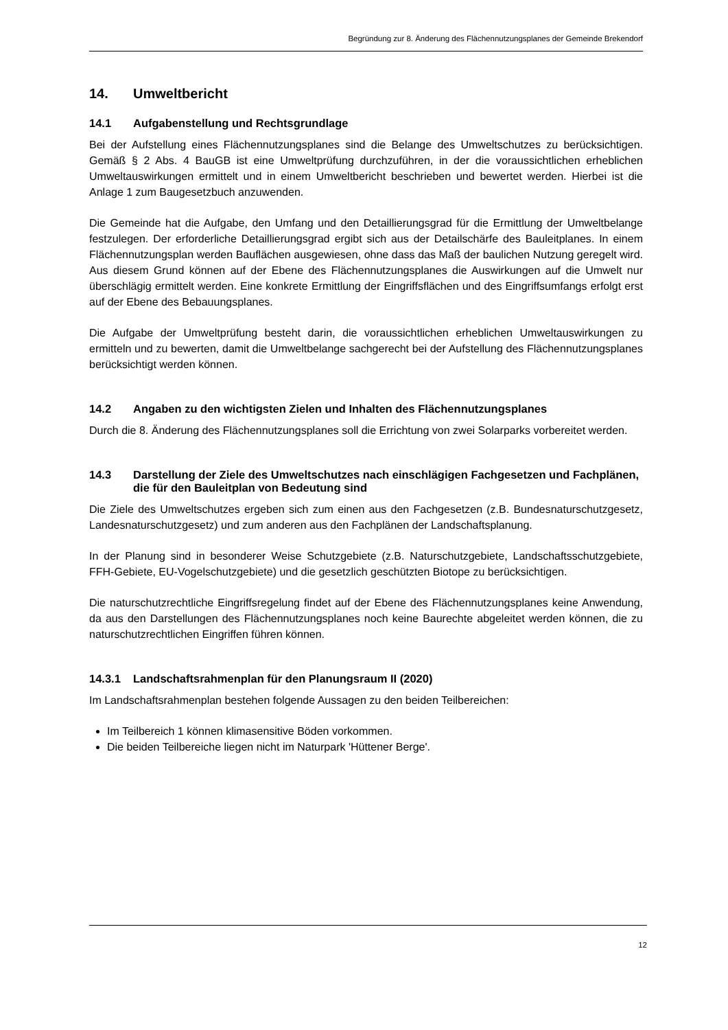Begründung zur 8. Änderung des Flächennutzungsplanes der Gemeinde Brekendorf
14. Umweltbericht
14.1 Aufgabenstellung und Rechtsgrundlage
Bei der Aufstellung eines Flächennutzungsplanes sind die Belange des Umweltschutzes zu berücksichtigen. Gemäß § 2 Abs. 4 BauGB ist eine Umweltprüfung durchzuführen, in der die voraussichtlichen erheblichen Umweltauswirkungen ermittelt und in einem Umweltbericht beschrieben und bewertet werden. Hierbei ist die Anlage 1 zum Baugesetzbuch anzuwenden.
Die Gemeinde hat die Aufgabe, den Umfang und den Detaillierungsgrad für die Ermittlung der Umweltbelange festzulegen. Der erforderliche Detaillierungsgrad ergibt sich aus der Detailschärfe des Bauleitplanes. In einem Flächennutzungsplan werden Bauflächen ausgewiesen, ohne dass das Maß der baulichen Nutzung geregelt wird. Aus diesem Grund können auf der Ebene des Flächennutzungsplanes die Auswirkungen auf die Umwelt nur überschlägig ermittelt werden. Eine konkrete Ermittlung der Eingriffsflächen und des Eingriffsumfangs erfolgt erst auf der Ebene des Bebauungsplanes.
Die Aufgabe der Umweltprüfung besteht darin, die voraussichtlichen erheblichen Umweltauswirkungen zu ermitteln und zu bewerten, damit die Umweltbelange sachgerecht bei der Aufstellung des Flächennutzungsplanes berücksichtigt werden können.
14.2 Angaben zu den wichtigsten Zielen und Inhalten des Flächennutzungsplanes
Durch die 8. Änderung des Flächennutzungsplanes soll die Errichtung von zwei Solarparks vorbereitet werden.
14.3 Darstellung der Ziele des Umweltschutzes nach einschlägigen Fachgesetzen und Fachplänen, die für den Bauleitplan von Bedeutung sind
Die Ziele des Umweltschutzes ergeben sich zum einen aus den Fachgesetzen (z.B. Bundesnaturschutzgesetz, Landesnaturschutzgesetz) und zum anderen aus den Fachplänen der Landschaftsplanung.
In der Planung sind in besonderer Weise Schutzgebiete (z.B. Naturschutzgebiete, Landschaftsschutzgebiete, FFH-Gebiete, EU-Vogelschutzgebiete) und die gesetzlich geschützten Biotope zu berücksichtigen.
Die naturschutzrechtliche Eingriffsregelung findet auf der Ebene des Flächennutzungsplanes keine Anwendung, da aus den Darstellungen des Flächennutzungsplanes noch keine Baurechte abgeleitet werden können, die zu naturschutzrechtlichen Eingriffen führen können.
14.3.1 Landschaftsrahmenplan für den Planungsraum II (2020)
Im Landschaftsrahmenplan bestehen folgende Aussagen zu den beiden Teilbereichen:
Im Teilbereich 1 können klimasensitive Böden vorkommen.
Die beiden Teilbereiche liegen nicht im Naturpark 'Hüttener Berge'.
12